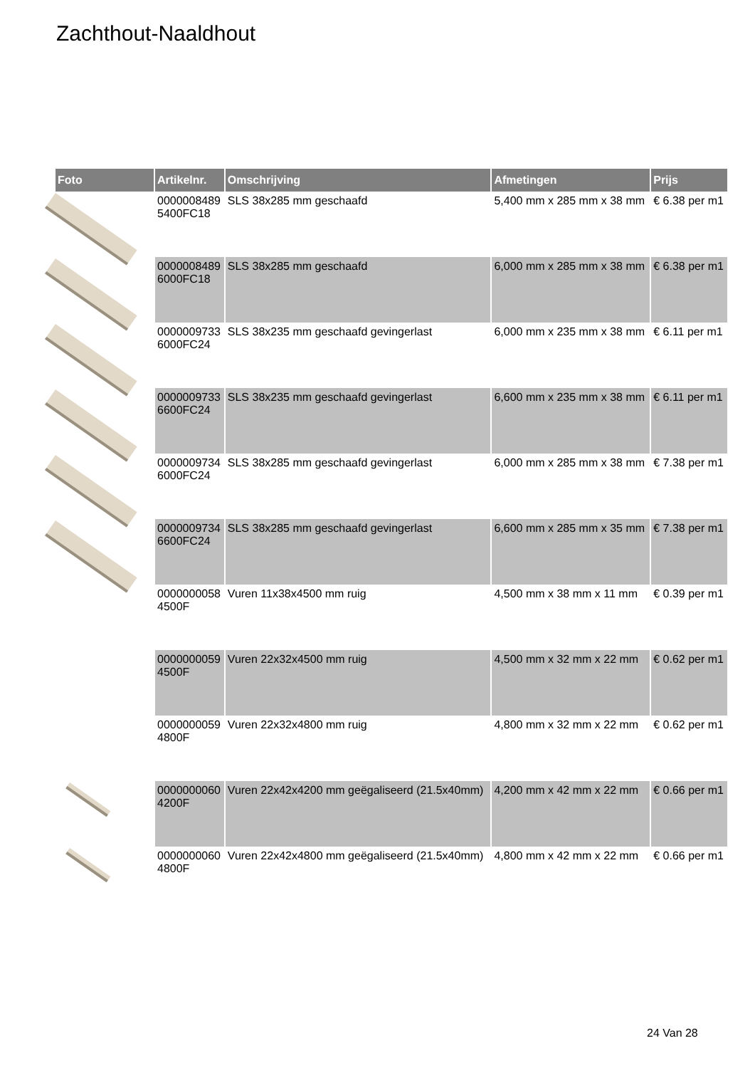Zachthout-Naaldhout
| Foto | Artikelnr. | Omschrijving | Afmetingen | Prijs |
| --- | --- | --- | --- | --- |
| | 0000008489 5400FC18 | SLS 38x285 mm geschaafd | 5,400 mm x 285 mm x 38 mm | € 6.38 per m1 |
| | 0000008489 6000FC18 | SLS 38x285 mm geschaafd | 6,000 mm x 285 mm x 38 mm | € 6.38 per m1 |
| | 0000009733 6000FC24 | SLS 38x235 mm geschaafd gevingerlast | 6,000 mm x 235 mm x 38 mm | € 6.11 per m1 |
| | 0000009733 6600FC24 | SLS 38x235 mm geschaafd gevingerlast | 6,600 mm x 235 mm x 38 mm | € 6.11 per m1 |
| | 0000009734 6000FC24 | SLS 38x285 mm geschaafd gevingerlast | 6,000 mm x 285 mm x 38 mm | € 7.38 per m1 |
| | 0000009734 6600FC24 | SLS 38x285 mm geschaafd gevingerlast | 6,600 mm x 285 mm x 35 mm | € 7.38 per m1 |
| | 0000000058 4500F | Vuren 11x38x4500 mm ruig | 4,500 mm x 38 mm x 11 mm | € 0.39 per m1 |
| | 0000000059 4500F | Vuren 22x32x4500 mm ruig | 4,500 mm x 32 mm x 22 mm | € 0.62 per m1 |
| | 0000000059 4800F | Vuren 22x32x4800 mm ruig | 4,800 mm x 32 mm x 22 mm | € 0.62 per m1 |
| | 0000000060 4200F | Vuren 22x42x4200 mm geëgaliseerd (21.5x40mm) | 4,200 mm x 42 mm x 22 mm | € 0.66 per m1 |
| | 0000000060 4800F | Vuren 22x42x4800 mm geëgaliseerd (21.5x40mm) | 4,800 mm x 42 mm x 22 mm | € 0.66 per m1 |
24 Van 28